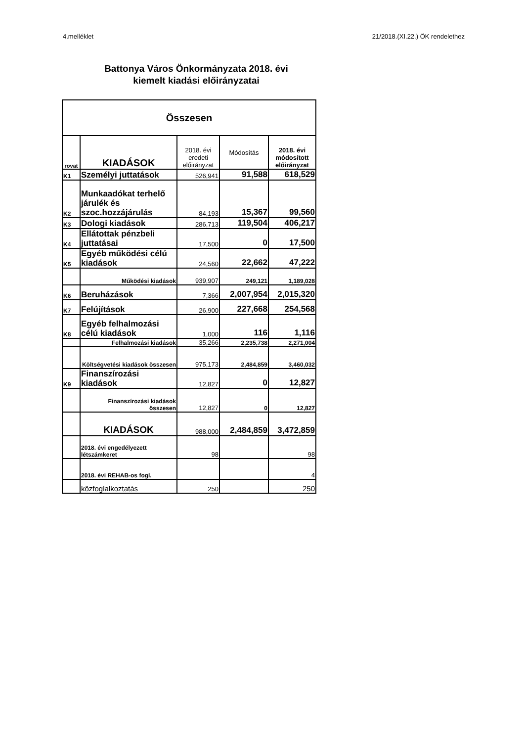4.melléklet 21/2018.(XI.22.) ÖK rendelethez
Battonya Város Önkormányzata 2018. évi
kiemelt kiadási előirányzatai
| Összesen | | | | |
| rovat | KIADÁSOK | 2018. évi eredeti előirányzat | Módosítás | 2018. évi módosított előirányzat |
| K1 | Személyi juttatások | 526,941 | 91,588 | 618,529 |
| K2 | Munkaadókat terhelő járulék és szoc.hozzájárulás | 84,193 | 15,367 | 99,560 |
| K3 | Dologi kiadások | 286,713 | 119,504 | 406,217 |
| K4 | Ellátottak pénzbeli juttatásai | 17,500 | 0 | 17,500 |
| K5 | Egyéb működési célú kiadások | 24,560 | 22,662 | 47,222 |
| | Működési kiadások | 939,907 | 249,121 | 1,189,028 |
| K6 | Beruházások | 7,366 | 2,007,954 | 2,015,320 |
| K7 | Felújítások | 26,900 | 227,668 | 254,568 |
| K8 | Egyéb felhalmozási célú kiadások | 1,000 | 116 | 1,116 |
| | Felhalmozási kiadások | 35,266 | 2,235,738 | 2,271,004 |
| | Költségvetési kiadások összesen | 975,173 | 2,484,859 | 3,460,032 |
| K9 | Finanszírozási kiadások | 12,827 | 0 | 12,827 |
| | Finanszírozási kiadások összesen | 12,827 | 0 | 12,827 |
| | KIADÁSOK | 988,000 | 2,484,859 | 3,472,859 |
| | 2018. évi engedélyezett létszámkeret | 98 | | 98 |
| | 2018. évi REHAB-os fogl. | | | 4 |
| | közfoglalkoztatás | 250 | | 250 |